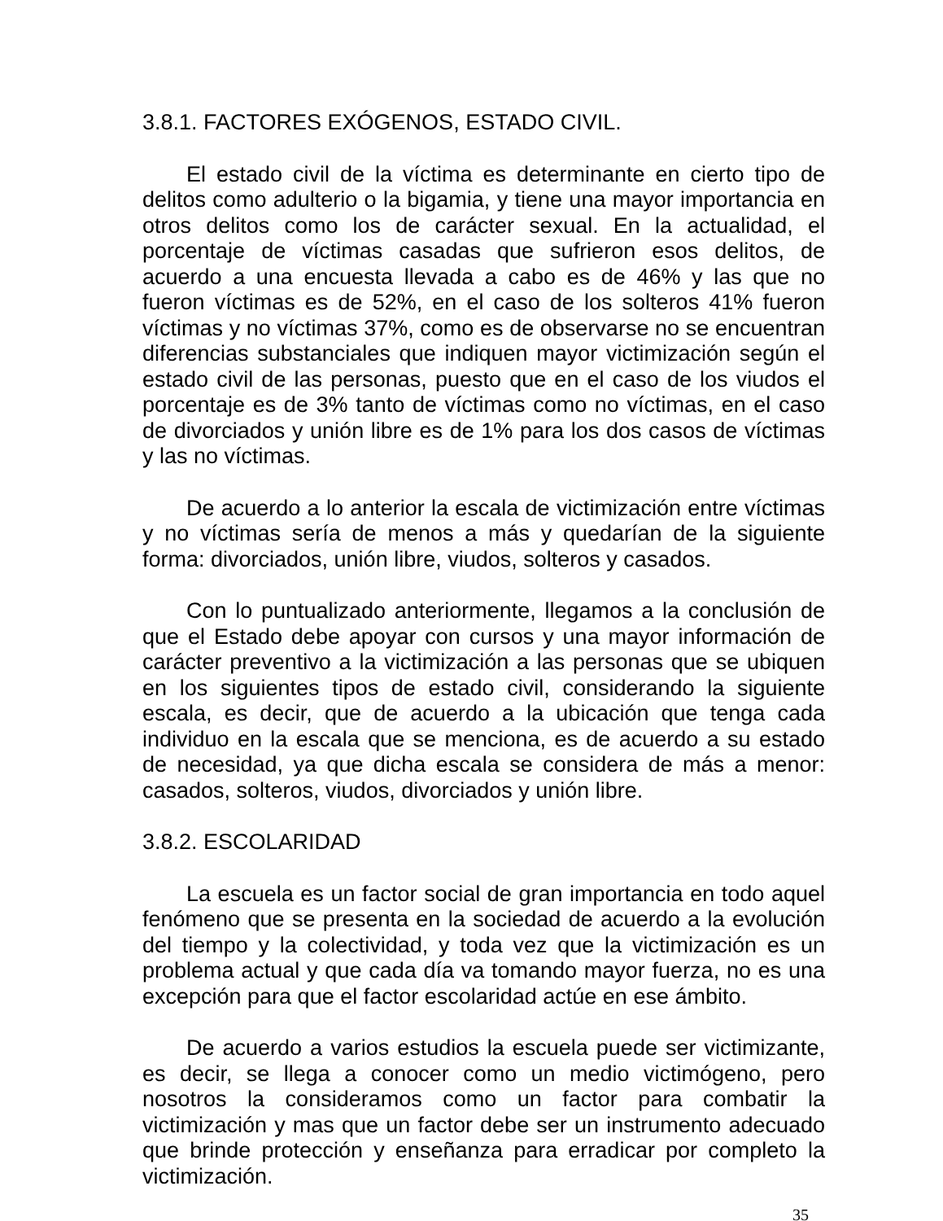3.8.1. FACTORES EXÓGENOS, ESTADO CIVIL.
El estado civil de la víctima es determinante en cierto tipo de delitos como adulterio o la bigamia, y tiene una mayor importancia en otros delitos como los de carácter sexual. En la actualidad, el porcentaje de víctimas casadas que sufrieron esos delitos, de acuerdo a una encuesta llevada a cabo es de 46% y las que no fueron víctimas es de 52%, en el caso de los solteros 41% fueron víctimas y no víctimas 37%, como es de observarse no se encuentran diferencias substanciales que indiquen mayor victimización según el estado civil de las personas, puesto que en el caso de los viudos el porcentaje es de 3% tanto de víctimas como no víctimas, en el caso de divorciados y unión libre es de 1% para los dos casos de víctimas y las no víctimas.
De acuerdo a lo anterior la escala de victimización entre víctimas y no víctimas sería de menos a más y quedarían de la siguiente forma: divorciados, unión libre, viudos, solteros y casados.
Con lo puntualizado anteriormente, llegamos a la conclusión de que el Estado debe apoyar con cursos y una mayor información de carácter preventivo a la victimización a las personas que se ubiquen en los siguientes tipos de estado civil, considerando la siguiente escala, es decir, que de acuerdo a la ubicación que tenga cada individuo en la escala que se menciona, es de acuerdo a su estado de necesidad, ya que dicha escala se considera de más a menor: casados, solteros, viudos, divorciados y unión libre.
3.8.2. ESCOLARIDAD
La escuela es un factor social de gran importancia en todo aquel fenómeno que se presenta en la sociedad de acuerdo a la evolución del tiempo y la colectividad, y toda vez que la victimización es un problema actual y que cada día va tomando mayor fuerza, no es una excepción para que el factor escolaridad actúe en ese ámbito.
De acuerdo a varios estudios la escuela puede ser victimizante, es decir, se llega a conocer como un medio victimógeno, pero nosotros la consideramos como un factor para combatir la victimización y mas que un factor debe ser un instrumento adecuado que brinde protección y enseñanza para erradicar por completo la victimización.
35